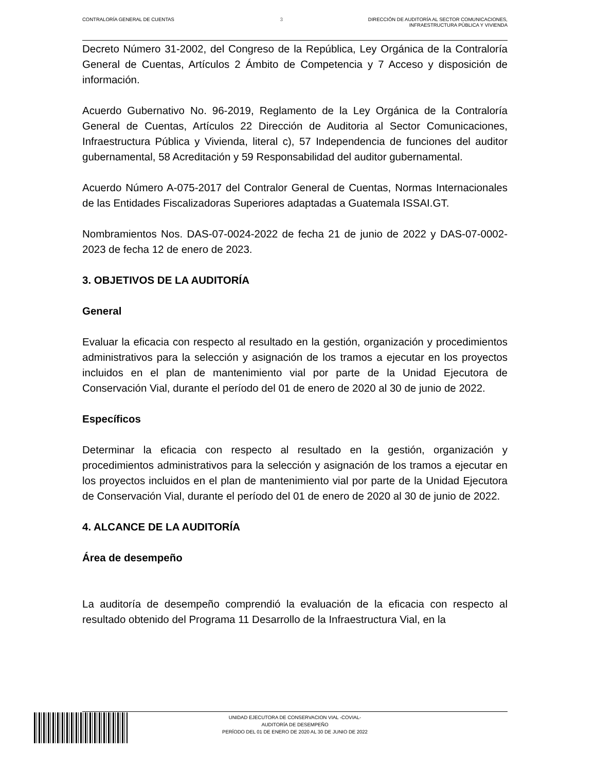CONTRALORÍA GENERAL DE CUENTAS 3 DIRECCIÓN DE AUDITORÍA AL SECTOR COMUNICACIONES,
INFRAESTRUCTURA PÚBLICA Y VIVIENDA
Decreto Número 31-2002, del Congreso de la República, Ley Orgánica de la Contraloría General de Cuentas, Artículos 2 Ámbito de Competencia y 7 Acceso y disposición de información.
Acuerdo Gubernativo No. 96-2019, Reglamento de la Ley Orgánica de la Contraloría General de Cuentas, Artículos 22 Dirección de Auditoria al Sector Comunicaciones, Infraestructura Pública y Vivienda, literal c), 57 Independencia de funciones del auditor gubernamental, 58 Acreditación y 59 Responsabilidad del auditor gubernamental.
Acuerdo Número A-075-2017 del Contralor General de Cuentas, Normas Internacionales de las Entidades Fiscalizadoras Superiores adaptadas a Guatemala ISSAI.GT.
Nombramientos Nos. DAS-07-0024-2022 de fecha 21 de junio de 2022 y DAS-07-0002-2023 de fecha 12 de enero de 2023.
3. OBJETIVOS DE LA AUDITORÍA
General
Evaluar la eficacia con respecto al resultado en la gestión, organización y procedimientos administrativos para la selección y asignación de los tramos a ejecutar en los proyectos incluidos en el plan de mantenimiento vial por parte de la Unidad Ejecutora de Conservación Vial, durante el período del 01 de enero de 2020 al 30 de junio de 2022.
Específicos
Determinar la eficacia con respecto al resultado en la gestión, organización y procedimientos administrativos para la selección y asignación de los tramos a ejecutar en los proyectos incluidos en el plan de mantenimiento vial por parte de la Unidad Ejecutora de Conservación Vial, durante el período del 01 de enero de 2020 al 30 de junio de 2022.
4. ALCANCE DE LA AUDITORÍA
Área de desempeño
La auditoría de desempeño comprendió la evaluación de la eficacia con respecto al resultado obtenido del Programa 11 Desarrollo de la Infraestructura Vial, en la
UNIDAD EJECUTORA DE CONSERVACION VIAL -COVIAL-
AUDITORÍA DE DESEMPEÑO
PERÍODO DEL 01 DE ENERO DE 2020 AL 30 DE JUNIO DE 2022